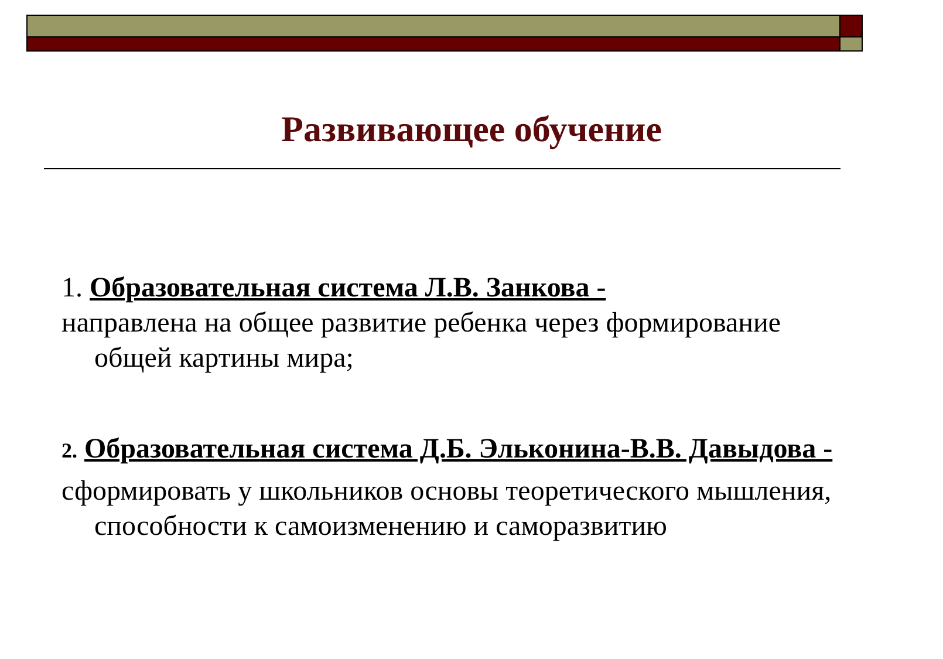Развивающее обучение
1. Образовательная система Л.В. Занкова -
направлена на общее развитие ребенка через формирование общей картины мира;
2. Образовательная система Д.Б. Эльконина-В.В. Давыдова -
сформировать у школьников основы теоретического мышления, способности к самоизменению и саморазвитию